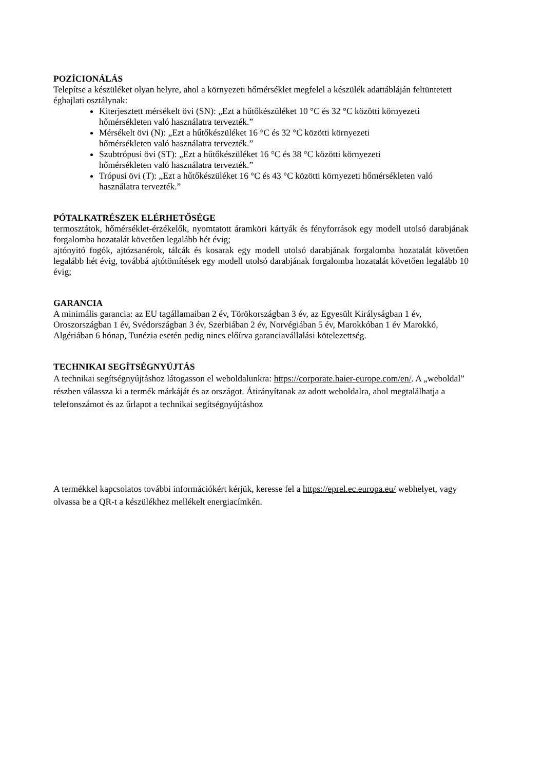POZÍCIONÁLÁS
Telepítse a készüléket olyan helyre, ahol a környezeti hőmérséklet megfelel a készülék adattábláján feltüntetett éghajlati osztálynak:
Kiterjesztett mérsékelt övi (SN): „Ezt a hűtőkészüléket 10 °C és 32 °C közötti környezeti hőmérsékleten való használatra tervezték.”
Mérsékelt övi (N): „Ezt a hűtőkészüléket 16 °C és 32 °C közötti környezeti
hőmérsékleten való használatra tervezték.”
Szubtrópusi övi (ST): „Ezt a hűtőkészüléket 16 °C és 38 °C közötti környezeti
hőmérsékleten való használatra tervezték.”
Trópusi övi (T): „Ezt a hűtőkészüléket 16 °C és 43 °C közötti környezeti hőmérsékleten való használatra tervezték.”
PÓTALKATRÉSZEK ELÉRHETŐSÉGE
termosztátok, hőmérséklet-érzékelők, nyomtatott áramköri kártyák és fényforrások egy modell utolsó darabjának forgalomba hozatalát követően legalább hét évig;
ajtónyitó fogók, ajtózsanérok, tálcák és kosarak egy modell utolsó darabjának forgalomba hozatalát követően legalább hét évig, továbbá ajtótömítések egy modell utolsó darabjának forgalomba hozatalát követően legalább 10 évig;
GARANCIA
A minimális garancia: az EU tagállamaiban 2 év, Törökországban 3 év, az Egyesült Királyságban 1 év, Oroszországban 1 év, Svédországban 3 év, Szerbiában 2 év, Norvégiában 5 év, Marokkóban 1 év Marokkó, Algériában 6 hónap, Tunézia esetén pedig nincs előírva garanciavállalási kötelezettség.
TECHNIKAI SEGÍTSÉGNYÚJTÁS
A technikai segítségnyújtáshoz látogasson el weboldalunkra: https://corporate.haier-europe.com/en/. A „weboldal” részben válassza ki a termék márkáját és az országot. Átirányítanak az adott weboldalra, ahol megtalálhatja a telefonszámot és az űrlapot a technikai segítségnyújtáshoz
A termékkel kapcsolatos további információkért kérjük, keresse fel a https://eprel.ec.europa.eu/ webhelyet, vagy olvassa be a QR-t a készülékhez mellékelt energiacímkén.